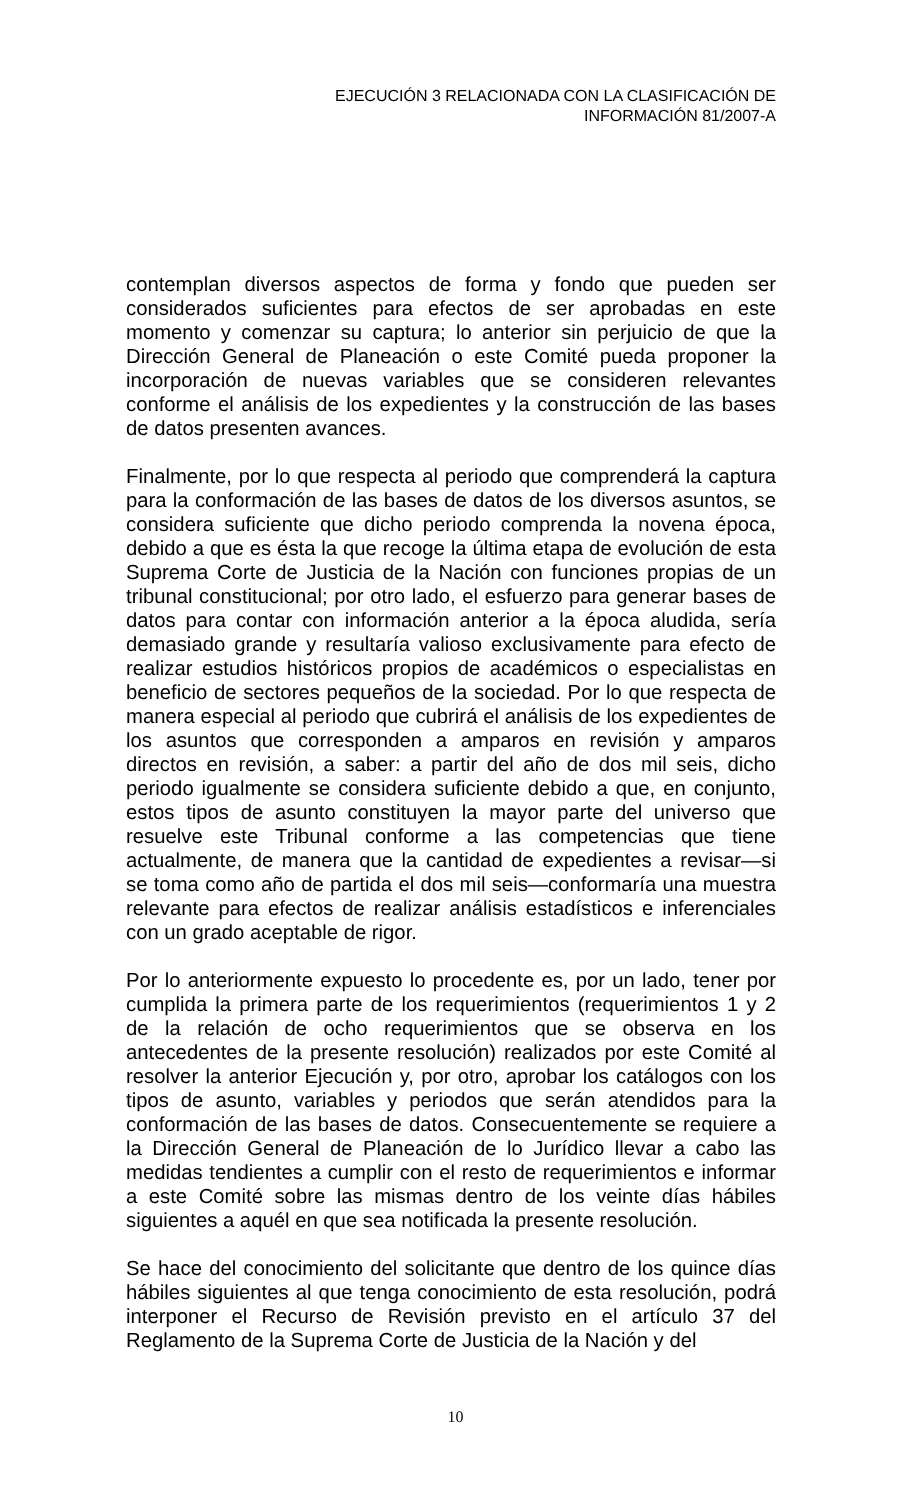EJECUCIÓN 3 RELACIONADA CON LA CLASIFICACIÓN DE
INFORMACIÓN 81/2007-A
contemplan diversos aspectos de forma y fondo que pueden ser considerados suficientes para efectos de ser aprobadas en este momento y comenzar su captura; lo anterior sin perjuicio de que la Dirección General de Planeación o este Comité pueda proponer la incorporación de nuevas variables que se consideren relevantes conforme el análisis de los expedientes y la construcción de las bases de datos presenten avances.
Finalmente, por lo que respecta al periodo que comprenderá la captura para la conformación de las bases de datos de los diversos asuntos, se considera suficiente que dicho periodo comprenda la novena época, debido a que es ésta la que recoge la última etapa de evolución de esta Suprema Corte de Justicia de la Nación con funciones propias de un tribunal constitucional; por otro lado, el esfuerzo para generar bases de datos para contar con información anterior a la época aludida, sería demasiado grande y resultaría valioso exclusivamente para efecto de realizar estudios históricos propios de académicos o especialistas en beneficio de sectores pequeños de la sociedad. Por lo que respecta de manera especial al periodo que cubrirá el análisis de los expedientes de los asuntos que corresponden a amparos en revisión y amparos directos en revisión, a saber: a partir del año de dos mil seis, dicho periodo igualmente se considera suficiente debido a que, en conjunto, estos tipos de asunto constituyen la mayor parte del universo que resuelve este Tribunal conforme a las competencias que tiene actualmente, de manera que la cantidad de expedientes a revisar—si se toma como año de partida el dos mil seis—conformaría una muestra relevante para efectos de realizar análisis estadísticos e inferenciales con un grado aceptable de rigor.
Por lo anteriormente expuesto lo procedente es, por un lado, tener por cumplida la primera parte de los requerimientos (requerimientos 1 y 2 de la relación de ocho requerimientos que se observa en los antecedentes de la presente resolución) realizados por este Comité al resolver la anterior Ejecución y, por otro, aprobar los catálogos con los tipos de asunto, variables y periodos que serán atendidos para la conformación de las bases de datos. Consecuentemente se requiere a la Dirección General de Planeación de lo Jurídico llevar a cabo las medidas tendientes a cumplir con el resto de requerimientos e informar a este Comité sobre las mismas dentro de los veinte días hábiles siguientes a aquél en que sea notificada la presente resolución.
Se hace del conocimiento del solicitante que dentro de los quince días hábiles siguientes al que tenga conocimiento de esta resolución, podrá interponer el Recurso de Revisión previsto en el artículo 37 del Reglamento de la Suprema Corte de Justicia de la Nación y del
10